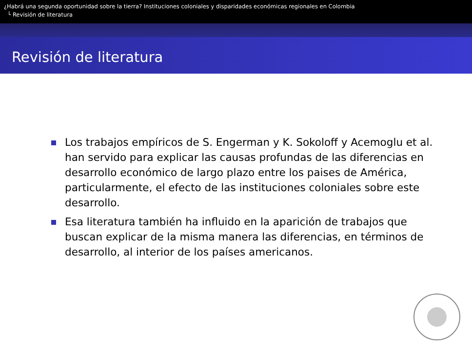¿Habrá una segunda oportunidad sobre la tierra? Instituciones coloniales y disparidades económicas regionales en Colombia
└ Revisión de literatura
Revisión de literatura
Los trabajos empíricos de S. Engerman y K. Sokoloff y Acemoglu et al. han servido para explicar las causas profundas de las diferencias en desarrollo económico de largo plazo entre los paises de América, particularmente, el efecto de las instituciones coloniales sobre este desarrollo.
Esa literatura también ha influido en la aparición de trabajos que buscan explicar de la misma manera las diferencias, en términos de desarrollo, al interior de los países americanos.